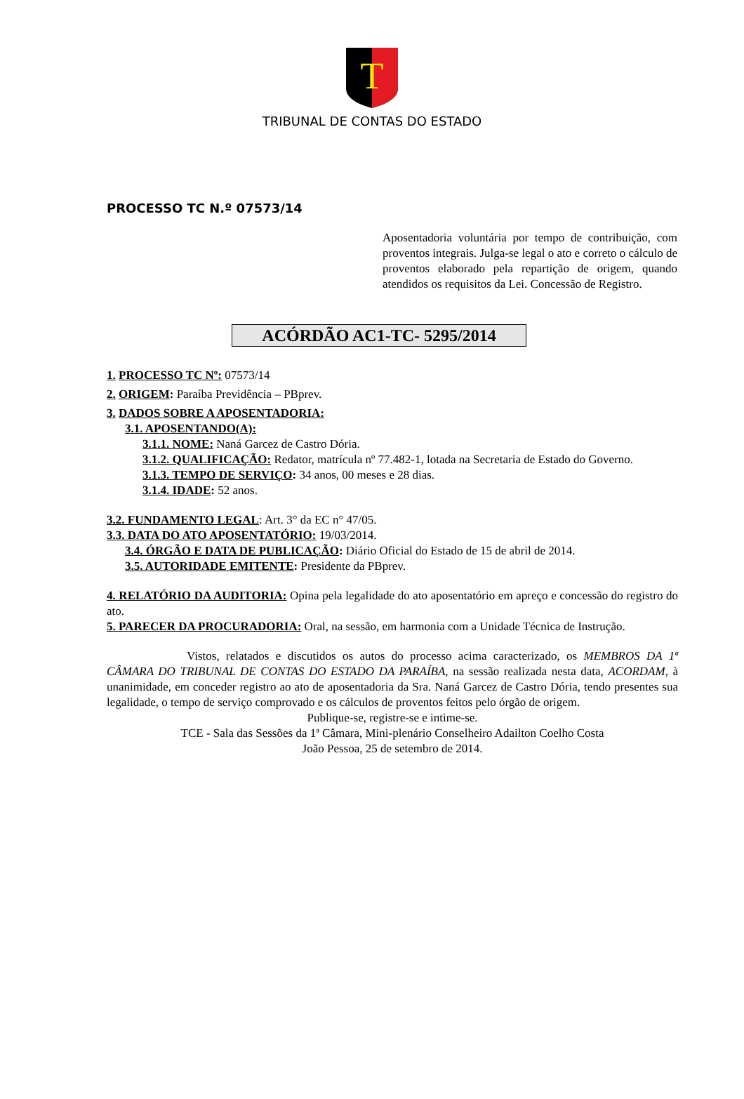T
TRIBUNAL DE CONTAS DO ESTADO
PROCESSO TC N.º 07573/14
Aposentadoria voluntária por tempo de contribuição, com proventos integrais. Julga-se legal o ato e correto o cálculo de proventos elaborado pela repartição de origem, quando atendidos os requisitos da Lei. Concessão de Registro.
ACÓRDÃO AC1-TC- 5295/2014
1. PROCESSO TC Nº: 07573/14
2. ORIGEM: Paraíba Previdência – PBprev.
3. DADOS SOBRE A APOSENTADORIA:
3.1. APOSENTANDO(A):
3.1.1. NOME: Naná Garcez de Castro Dória.
3.1.2. QUALIFICAÇÃO: Redator, matrícula nº 77.482-1, lotada na Secretaria de Estado do Governo.
3.1.3. TEMPO DE SERVIÇO: 34 anos, 00 meses e 28 dias.
3.1.4. IDADE: 52 anos.
3.2. FUNDAMENTO LEGAL: Art. 3° da EC n° 47/05.
3.3. DATA DO ATO APOSENTATÓRIO: 19/03/2014.
3.4. ÓRGÃO E DATA DE PUBLICAÇÃO: Diário Oficial do Estado de 15 de abril de 2014.
3.5. AUTORIDADE EMITENTE: Presidente da PBprev.
4. RELATÓRIO DA AUDITORIA: Opina pela legalidade do ato aposentatório em apreço e concessão do registro do ato.
5. PARECER DA PROCURADORIA: Oral, na sessão, em harmonia com a Unidade Técnica de Instrução.
Vistos, relatados e discutidos os autos do processo acima caracterizado, os MEMBROS DA 1ª CÂMARA DO TRIBUNAL DE CONTAS DO ESTADO DA PARAÍBA, na sessão realizada nesta data, ACORDAM, à unanimidade, em conceder registro ao ato de aposentadoria da Sra. Naná Garcez de Castro Dória, tendo presentes sua legalidade, o tempo de serviço comprovado e os cálculos de proventos feitos pelo órgão de origem.
Publique-se, registre-se e intime-se.
TCE - Sala das Sessões da 1ª Câmara, Mini-plenário Conselheiro Adailton Coelho Costa
João Pessoa, 25 de setembro de 2014.